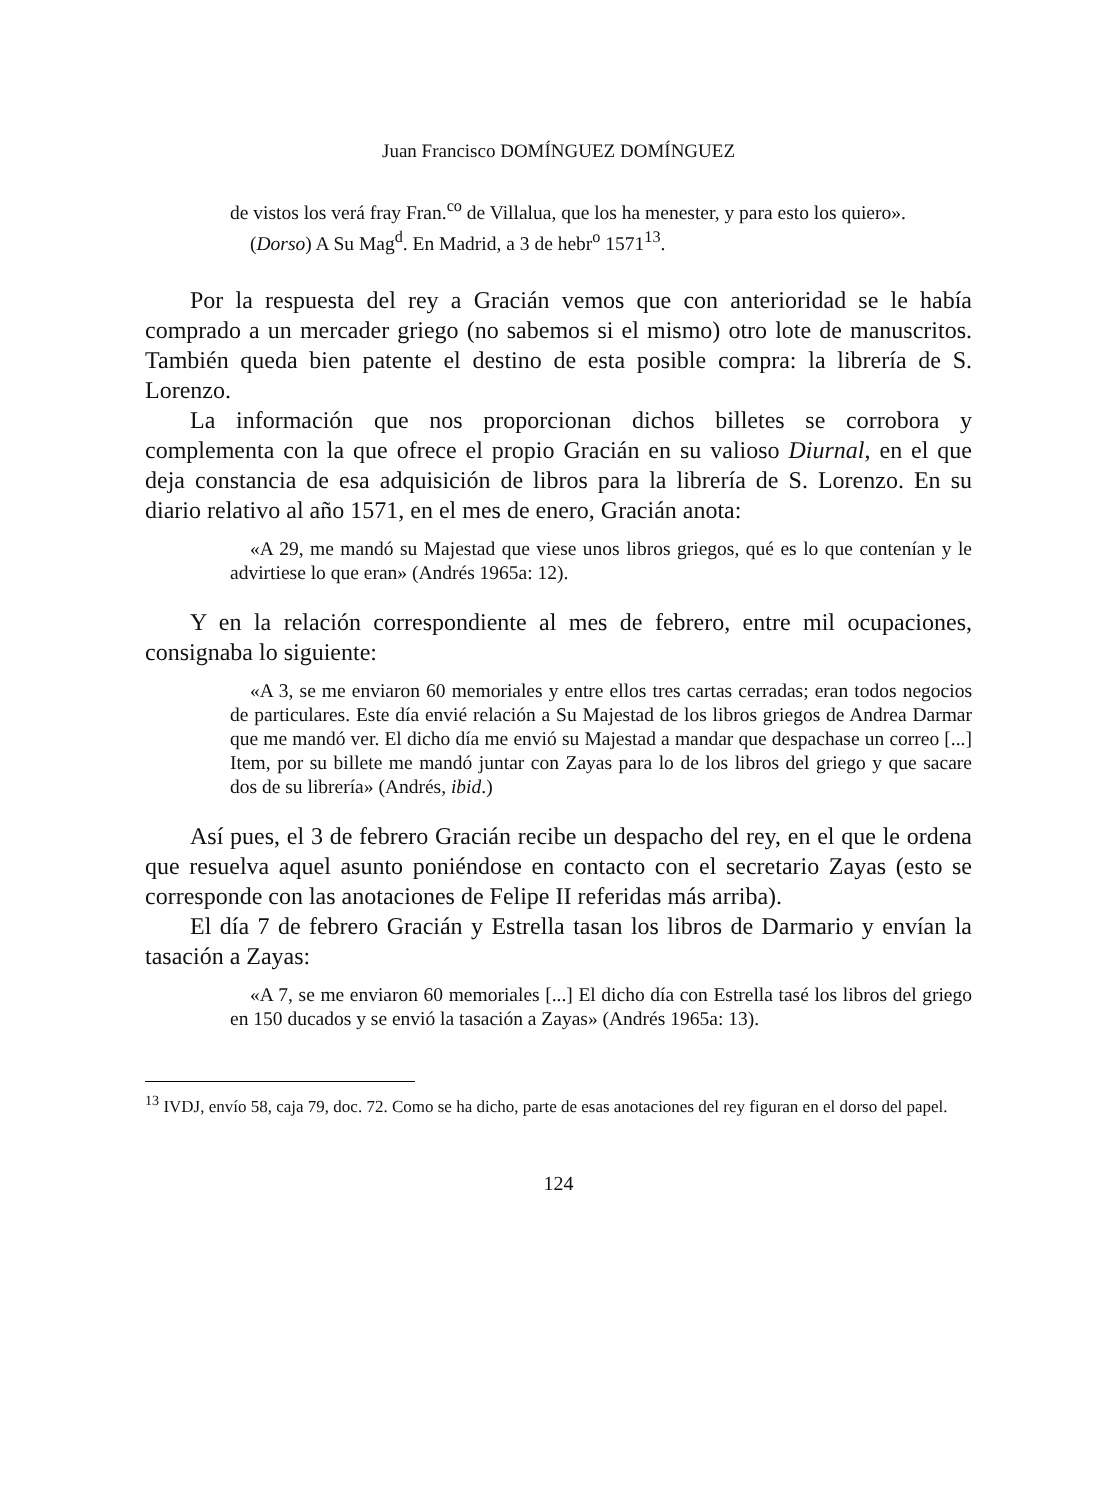Juan Francisco DOMÍNGUEZ DOMÍNGUEZ
de vistos los verá fray Fran.<sup>co</sup> de Villalua, que los ha menester, y para esto los quiero».
(Dorso) A Su Mag<sup>d</sup>. En Madrid, a 3 de hebr<sup>o</sup> 1571<sup>13</sup>.
Por la respuesta del rey a Gracián vemos que con anterioridad se le había comprado a un mercader griego (no sabemos si el mismo) otro lote de manuscritos. También queda bien patente el destino de esta posible compra: la librería de S. Lorenzo.
La información que nos proporcionan dichos billetes se corrobora y complementa con la que ofrece el propio Gracián en su valioso Diurnal, en el que deja constancia de esa adquisición de libros para la librería de S. Lorenzo. En su diario relativo al año 1571, en el mes de enero, Gracián anota:
«A 29, me mandó su Majestad que viese unos libros griegos, qué es lo que contenían y le advirtiese lo que eran» (Andrés 1965a: 12).
Y en la relación correspondiente al mes de febrero, entre mil ocupaciones, consignaba lo siguiente:
«A 3, se me enviaron 60 memoriales y entre ellos tres cartas cerradas; eran todos negocios de particulares. Este día envié relación a Su Majestad de los libros griegos de Andrea Darmar que me mandó ver. El dicho día me envió su Majestad a mandar que despachase un correo [...] Item, por su billete me mandó juntar con Zayas para lo de los libros del griego y que sacare dos de su librería» (Andrés, ibid.)
Así pues, el 3 de febrero Gracián recibe un despacho del rey, en el que le ordena que resuelva aquel asunto poniéndose en contacto con el secretario Zayas (esto se corresponde con las anotaciones de Felipe II referidas más arriba).
El día 7 de febrero Gracián y Estrella tasan los libros de Darmario y envían la tasación a Zayas:
«A 7, se me enviaron 60 memoriales [...] El dicho día con Estrella tasé los libros del griego en 150 ducados y se envió la tasación a Zayas» (Andrés 1965a: 13).
<sup>13</sup> IVDJ, envío 58, caja 79, doc. 72. Como se ha dicho, parte de esas anotaciones del rey figuran en el dorso del papel.
124